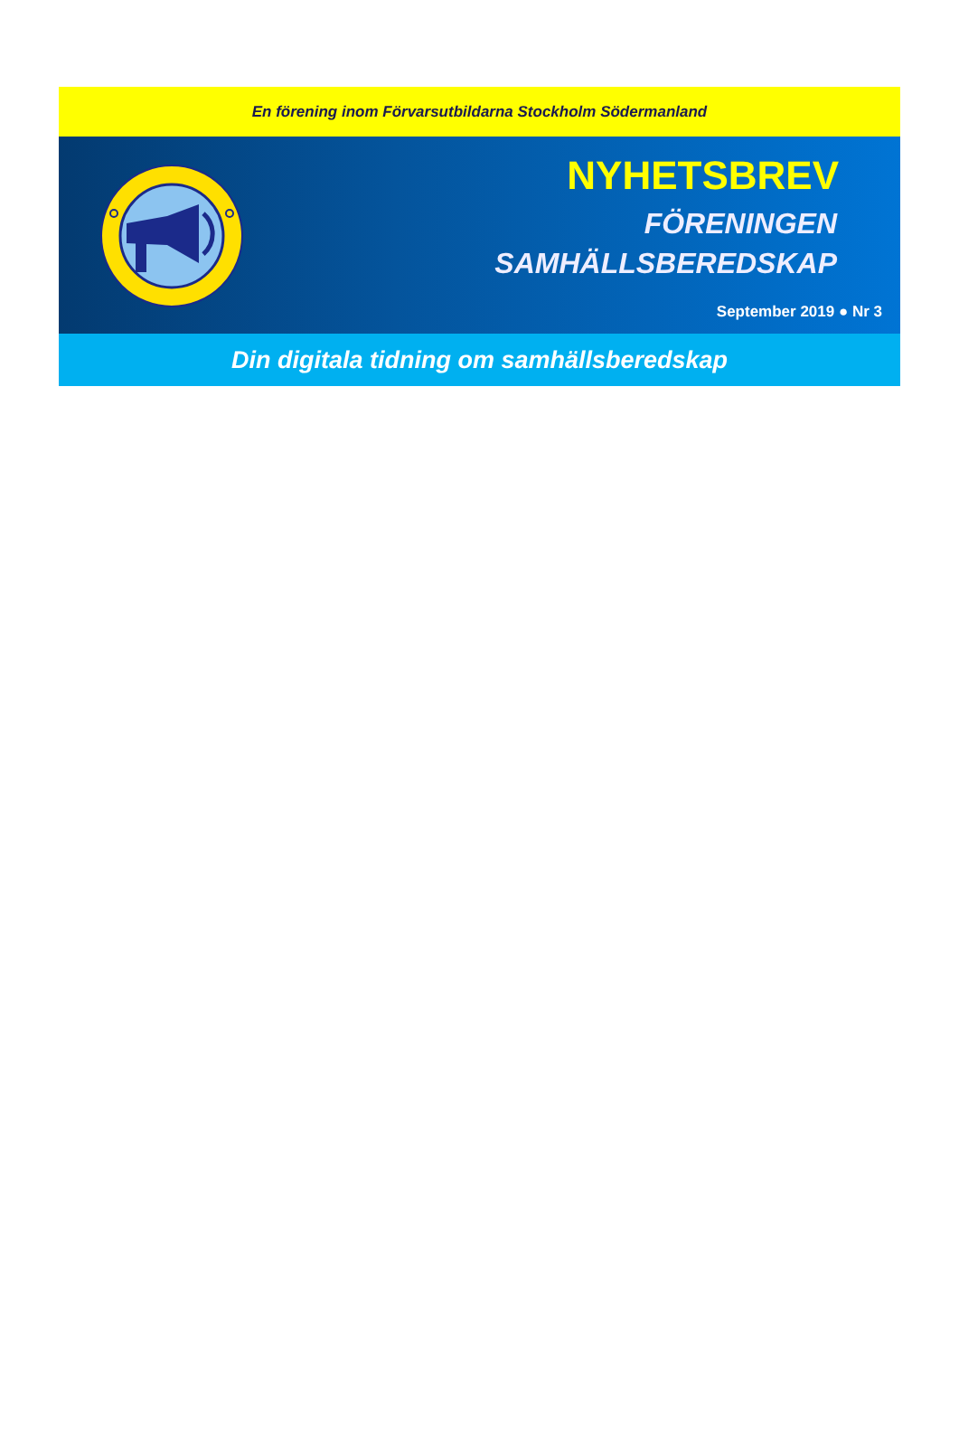En förening inom Förvarsutbildarna Stockholm Södermanland
NYHETSBREV
FÖRENINGEN
SAMHÄLLSBEREDSKAP
September 2019 ● Nr 3
Din digitala tidning om samhällsberedskap